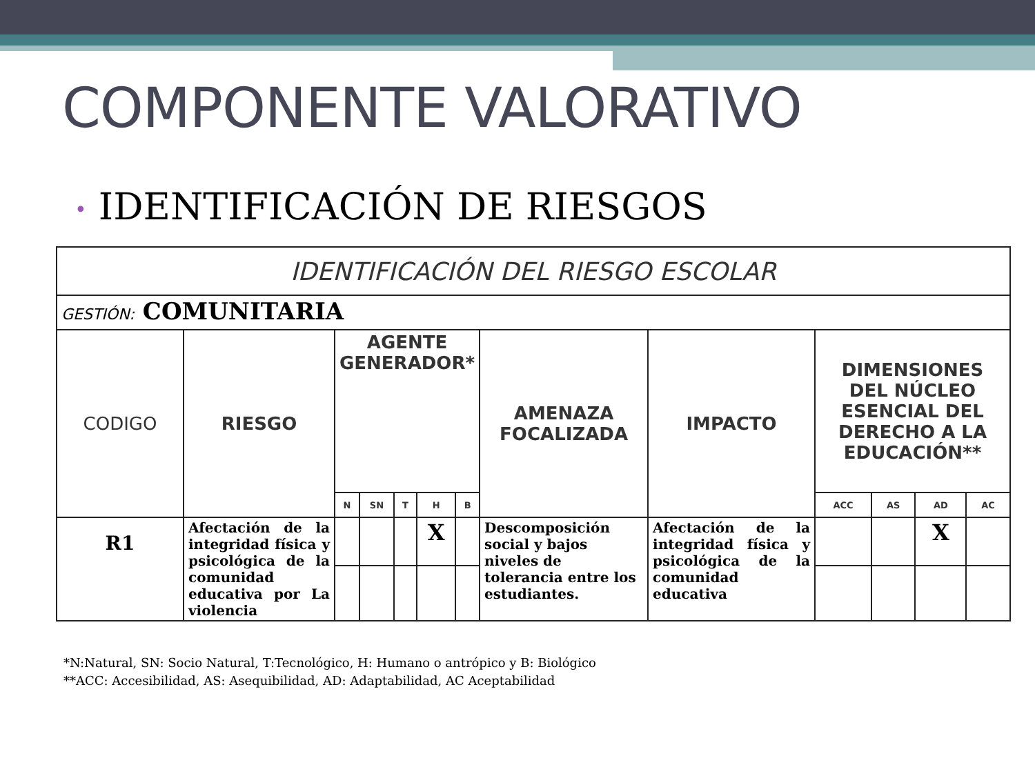COMPONENTE VALORATIVO
• IDENTIFICACIÓN DE RIESGOS
| IDENTIFICACIÓN DEL RIESGO ESCOLAR | | | | | | | | | | | | |
| --- | --- | --- | --- | --- | --- | --- | --- | --- | --- | --- | --- | --- |
| GESTIÓN: COMUNITARIA | | | | | | | | | | | | |
| CODIGO | RIESGO | AGENTE GENERADOR* | | | | | AMENAZA FOCALIZADA | IMPACTO | DIMENSIONES DEL NÚCLEO ESENCIAL DEL DERECHO A LA EDUCACIÓN** | | | |
| | | N | SN | T | H | B | | | ACC | AS | AD | AC |
| R1 | Afectación de la integridad física y psicológica de la comunidad educativa por La violencia | | | | X | | Descomposición social y bajos niveles de tolerancia entre los estudiantes. | Afectación de la integridad física y psicológica de la comunidad educativa | | | X | |
*N:Natural, SN: Socio Natural, T:Tecnológico, H: Humano o antrópico y B: Biológico
**ACC: Accesibilidad, AS: Asequibilidad, AD: Adaptabilidad, AC Aceptabilidad